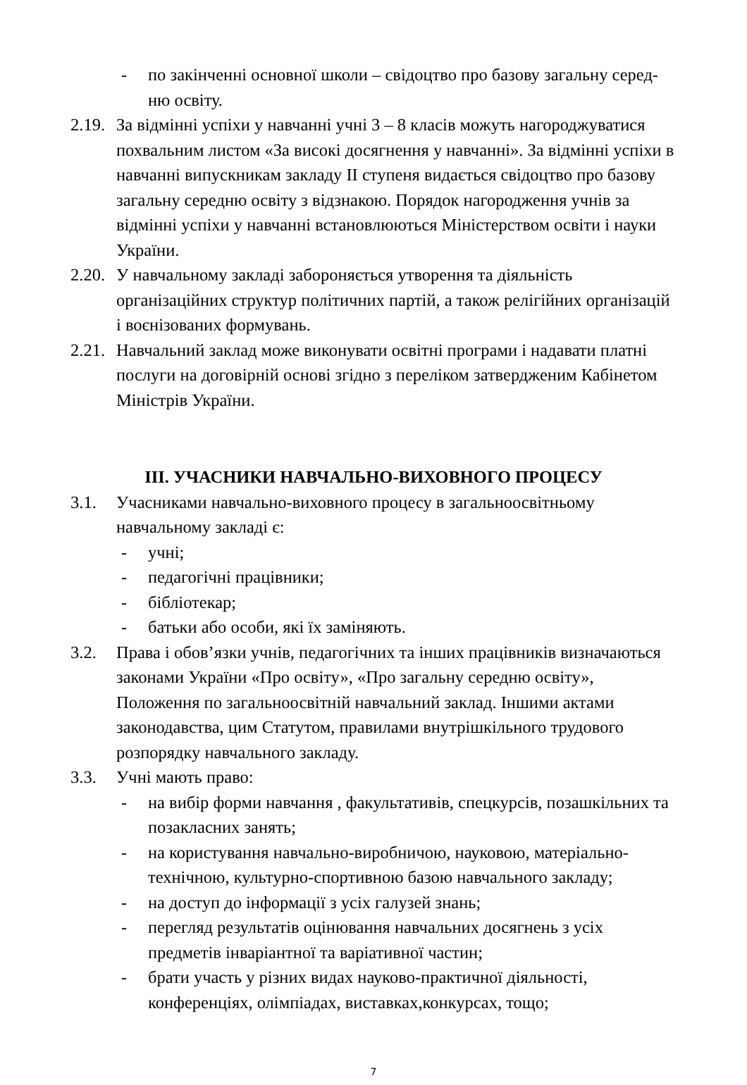- по закінченні основної школи – свідоцтво про базову загальну серед-
ню освіту.
2.19. За відмінні успіхи у навчанні учні 3 – 8 класів можуть нагороджуватися похвальним листом «За високі досягнення у навчанні». За відмінні успіхи в навчанні випускникам закладу ІІ ступеня видається свідоцтво про базову загальну середню освіту з відзнакою. Порядок нагородження учнів за відмінні успіхи у навчанні встановлюються Міністерством освіти і науки України.
2.20. У навчальному закладі забороняється утворення та діяльність організаційних структур політичних партій, а також релігійних організацій і воєнізованих формувань.
2.21. Навчальний заклад може виконувати освітні програми і надавати платні послуги на договірній основі згідно з переліком затвердженим Кабінетом Міністрів України.
ІІІ. УЧАСНИКИ НАВЧАЛЬНО-ВИХОВНОГО ПРОЦЕСУ
3.1. Учасниками навчально-виховного процесу в загальноосвітньому навчальному закладі є:
- учні;
- педагогічні працівники;
- бібліотекар;
- батьки або особи, які їх заміняють.
3.2. Права і обов’язки учнів, педагогічних та інших працівників визначаються законами України «Про освіту», «Про загальну середню освіту», Положення по загальноосвітній навчальний заклад. Іншими актами законодавства, цим Статутом, правилами внутрішкільного трудового розпорядку навчального закладу.
3.3. Учні мають право:
- на вибір форми навчання , факультативів, спецкурсів, позашкільних та позакласних занять;
- на користування навчально-виробничою, науковою, матеріально-технічною, культурно-спортивною базою навчального закладу;
- на доступ до інформації з усіх галузей знань;
- перегляд результатів оцінювання навчальних досягнень з усіх предметів інваріантної та варіативної частин;
- брати участь у різних видах науково-практичної діяльності, конференціях, олімпіадах, виставках,конкурсах, тощо;
7